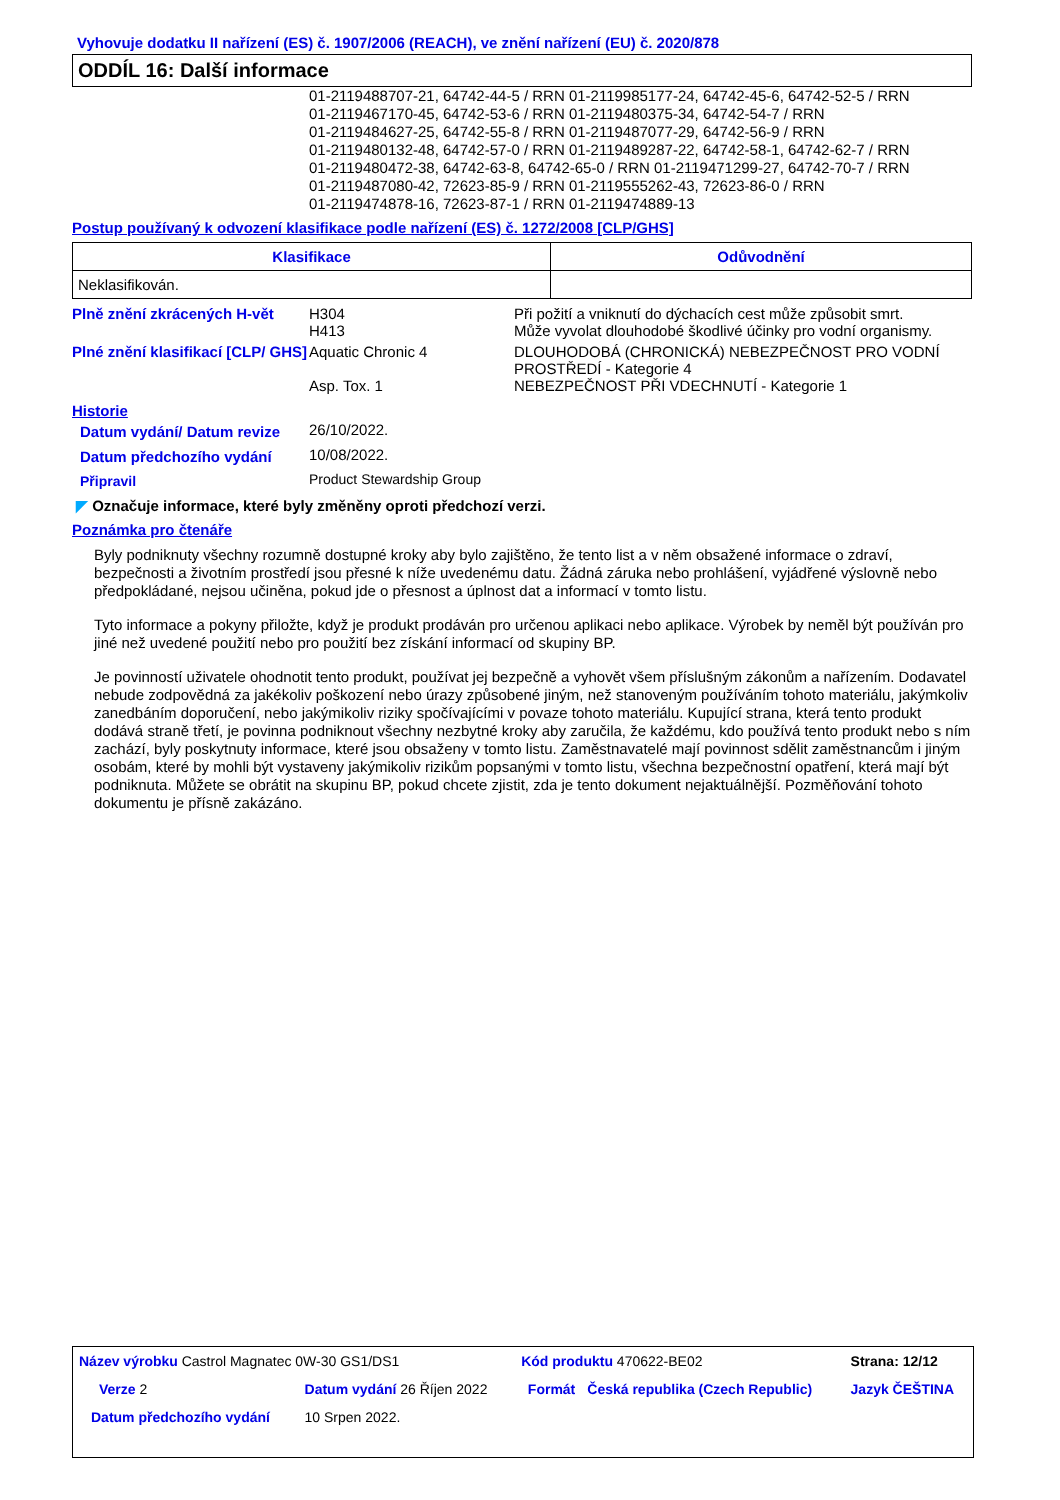Vyhovuje dodatku II nařízení (ES) č. 1907/2006 (REACH), ve znění nařízení (EU) č. 2020/878
ODDÍL 16: Další informace
01-2119488707-21, 64742-44-5 / RRN 01-2119985177-24, 64742-45-6, 64742-52-5 / RRN
01-2119467170-45, 64742-53-6 / RRN 01-2119480375-34, 64742-54-7 / RRN
01-2119484627-25, 64742-55-8 / RRN 01-2119487077-29, 64742-56-9 / RRN
01-2119480132-48, 64742-57-0 / RRN 01-2119489287-22, 64742-58-1, 64742-62-7 / RRN
01-2119480472-38, 64742-63-8, 64742-65-0 / RRN 01-2119471299-27, 64742-70-7 / RRN
01-2119487080-42, 72623-85-9 / RRN 01-2119555262-43, 72623-86-0 / RRN
01-2119474878-16, 72623-87-1 / RRN 01-2119474889-13
Postup používaný k odvození klasifikace podle nařízení (ES) č. 1272/2008 [CLP/GHS]
| Klasifikace | Odůvodnění |
| --- | --- |
| Neklasifikován. | |
| Plně znění zkrácených H-vět | H304 H413 | Při požití a vniknutí do dýchacích cest může způsobit smrt. Může vyvolat dlouhodobé škodlivé účinky pro vodní organismy. |
| Plné znění klasifikací [CLP/ GHS] | Aquatic Chronic 4 Asp. Tox. 1 | DLOUHODOBÁ (CHRONICKÁ) NEBEZPEČNOST PRO VODNÍ PROSTŘEDÍ - Kategorie 4 NEBEZPEČNOST PŘI VDECHNUTÍ - Kategorie 1 |
Historie
| Datum vydání/ Datum revize | 26/10/2022. |
| Datum předchozího vydání | 10/08/2022. |
| Připravil | Product Stewardship Group |
◤ Označuje informace, které byly změněny oproti předchozí verzi.
Poznámka pro čtenáře
Byly podniknuty všechny rozumně dostupné kroky aby bylo zajištěno, že tento list a v něm obsažené informace o zdraví, bezpečnosti a životním prostředí jsou přesné k níže uvedenému datu. Žádná záruka nebo prohlášení, vyjádřené výslovně nebo předpokládané, nejsou učiněna, pokud jde o přesnost a úplnost dat a informací v tomto listu.
Tyto informace a pokyny přiložte, když je produkt prodáván pro určenou aplikaci nebo aplikace. Výrobek by neměl být používán pro jiné než uvedené použití nebo pro použití bez získání informací od skupiny BP.
Je povinností uživatele ohodnotit tento produkt, používat jej bezpečně a vyhovět všem příslušným zákonům a nařízením. Dodavatel nebude zodpovědná za jakékoliv poškození nebo úrazy způsobené jiným, než stanoveným používáním tohoto materiálu, jakýmkoliv zanedbáním doporučení, nebo jakýmikoliv riziky spočívajícími v povaze tohoto materiálu. Kupující strana, která tento produkt dodává straně třetí, je povinna podniknout všechny nezbytné kroky aby zaručila, že každému, kdo používá tento produkt nebo s ním zachází, byly poskytnuty informace, které jsou obsaženy v tomto listu. Zaměstnavatelé mají povinnost sdělit zaměstnancům i jiným osobám, které by mohli být vystaveny jakýmikoliv rizikům popsanými v tomto listu, všechna bezpečnostní opatření, která mají být podniknuta. Můžete se obrátit na skupinu BP, pokud chcete zjistit, zda je tento dokument nejaktuálnější. Pozměňování tohoto dokumentu je přísně zakázáno.
| Název výrobku Castrol Magnatec 0W-30 GS1/DS1 | | | Kód produktu 470622-BE02 | | Strana: 12/12 |
| Verze 2 | Datum vydání 26 Říjen 2022 | | Formát | Česká republika (Czech Republic) | Jazyk ČEŠTINA |
| Datum předchozího vydání | | 10 Srpen 2022. | | | |